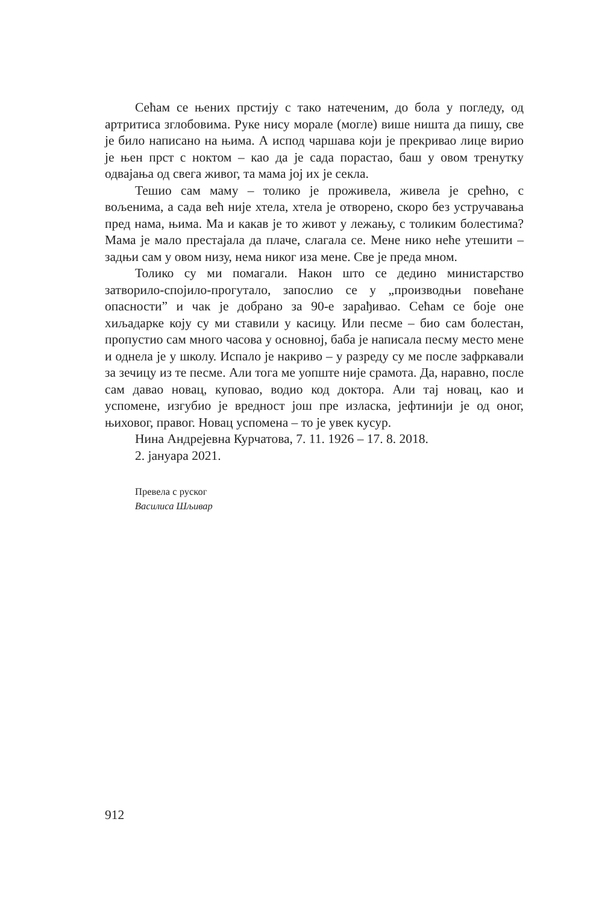Сећам се њених прстију с тако натеченим, до бола у погледу, од артритиса зглобовима. Руке нису морале (могле) више ништа да пишу, све је било написано на њима. А испод чаршава који је прекривао лице вирио је њен прст с ноктом – као да је сада порастао, баш у овом тренутку одвајања од свега живог, та мама јој их је секла.
Тешио сам маму – толико је проживела, живела је срећно, с вољенима, а сада већ није хтела, хтела је отворено, скоро без устручавања пред нама, њима. Ма и какав је то живот у лежању, с толиким болестима? Мама је мало престајала да плаче, слагала се. Мене нико неће утешити – задњи сам у овом низу, нема никог иза мене. Све је преда мном.
Толико су ми помагали. Након што се дедино министарство затворило-спојило-прогутало, запослио се у „производњи повећане опасности” и чак је добрано за 90-е зарађивао. Сећам се боје оне хиљадарке коју су ми ставили у касицу. Или песме – био сам болестан, пропустио сам много часова у основној, баба је написала песму место мене и однела је у школу. Испало је накриво – у разреду су ме после зафркавали за зечицу из те песме. Али тога ме уопште није срамота. Да, наравно, после сам давао новац, куповао, водио код доктора. Али тај новац, као и успомене, изгубио је вредност још пре изласка, јефтинији је од оног, њиховог, правог. Новац успомена – то је увек кусур.
Нина Андрејевна Курчатова, 7. 11. 1926 – 17. 8. 2018.
2. јануара 2021.
Превела с руског
Василиса Шљивар
912